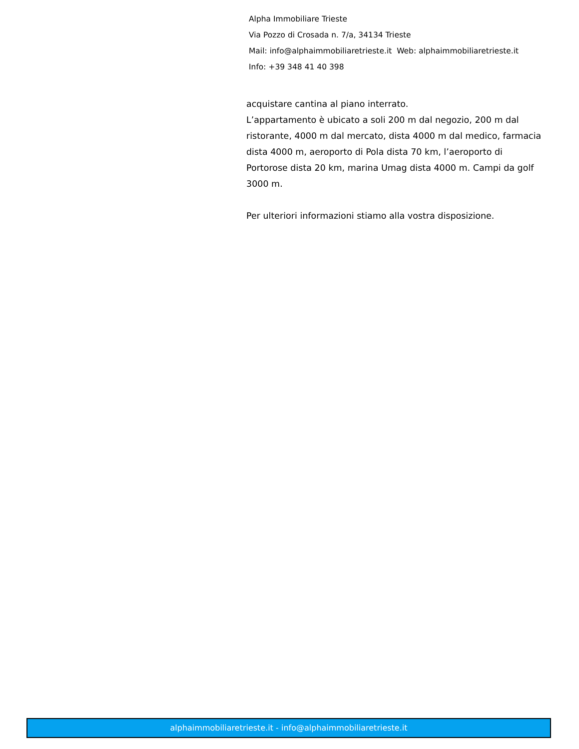Alpha Immobiliare Trieste
Via Pozzo di Crosada n. 7/a, 34134 Trieste
Mail: info@alphaimmobiliaretrieste.it Web: alphaimmobiliaretrieste.it
Info: +39 348 41 40 398
acquistare cantina al piano interrato.
L’appartamento è ubicato a soli 200 m dal negozio, 200 m dal ristorante, 4000 m dal mercato, dista 4000 m dal medico, farmacia dista 4000 m, aeroporto di Pola dista 70 km, l’aeroporto di Portorose dista 20 km, marina Umag dista 4000 m. Campi da golf 3000 m.
Per ulteriori informazioni stiamo alla vostra disposizione.
alphaimmobiliaretrieste.it - info@alphaimmobiliaretrieste.it